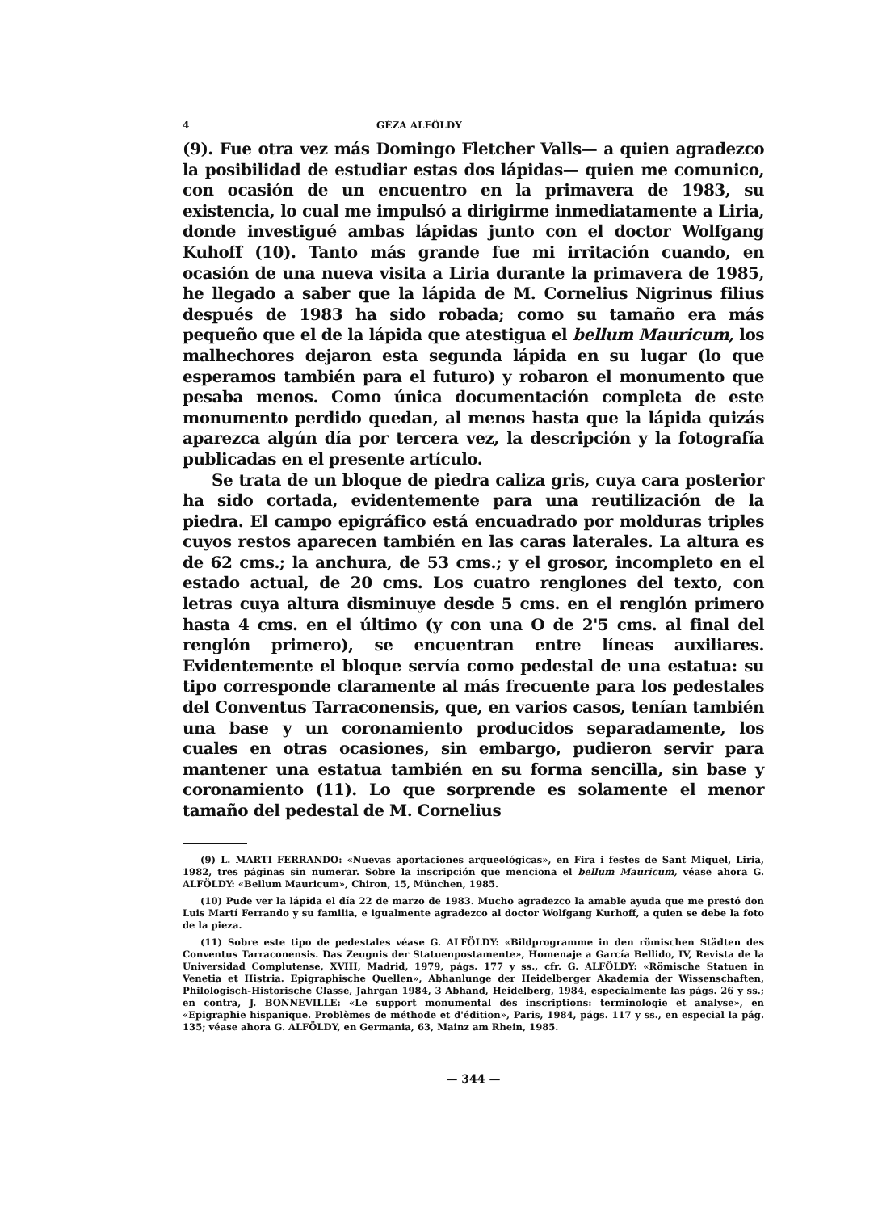4 GÉZA ALFÖLDY
(9). Fue otra vez más Domingo Fletcher Valls— a quien agradezco la posibilidad de estudiar estas dos lápidas— quien me comunico, con ocasión de un encuentro en la primavera de 1983, su existencia, lo cual me impulsó a dirigirme inmediatamente a Liria, donde investigué ambas lápidas junto con el doctor Wolfgang Kuhoff (10). Tanto más grande fue mi irritación cuando, en ocasión de una nueva visita a Liria durante la primavera de 1985, he llegado a saber que la lápida de M. Cornelius Nigrinus filius después de 1983 ha sido robada; como su tamaño era más pequeño que el de la lápida que atestigua el bellum Mauricum, los malhechores dejaron esta segunda lápida en su lugar (lo que esperamos también para el futuro) y robaron el monumento que pesaba menos. Como única documentación completa de este monumento perdido quedan, al menos hasta que la lápida quizás aparezca algún día por tercera vez, la descripción y la fotografía publicadas en el presente artículo.
Se trata de un bloque de piedra caliza gris, cuya cara posterior ha sido cortada, evidentemente para una reutilización de la piedra. El campo epigráfico está encuadrado por molduras triples cuyos restos aparecen también en las caras laterales. La altura es de 62 cms.; la anchura, de 53 cms.; y el grosor, incompleto en el estado actual, de 20 cms. Los cuatro renglones del texto, con letras cuya altura disminuye desde 5 cms. en el renglón primero hasta 4 cms. en el último (y con una O de 2'5 cms. al final del renglón primero), se encuentran entre líneas auxiliares. Evidentemente el bloque servía como pedestal de una estatua: su tipo corresponde claramente al más frecuente para los pedestales del Conventus Tarraconensis, que, en varios casos, tenían también una base y un coronamiento producidos separadamente, los cuales en otras ocasiones, sin embargo, pudieron servir para mantener una estatua también en su forma sencilla, sin base y coronamiento (11). Lo que sorprende es solamente el menor tamaño del pedestal de M. Cornelius
(9) L. MARTI FERRANDO: «Nuevas aportaciones arqueológicas», en Fira i festes de Sant Miquel, Liria, 1982, tres páginas sin numerar. Sobre la inscripción que menciona el bellum Mauricum, véase ahora G. ALFÖLDY: «Bellum Mauricum», Chiron, 15, München, 1985.
(10) Pude ver la lápida el día 22 de marzo de 1983. Mucho agradezco la amable ayuda que me prestó don Luis Martí Ferrando y su familia, e igualmente agradezco al doctor Wolfgang Kurhoff, a quien se debe la foto de la pieza.
(11) Sobre este tipo de pedestales véase G. ALFÖLDY: «Bildprogramme in den römischen Städten des Conventus Tarraconensis. Das Zeugnis der Statuenpostamente», Homenaje a García Bellido, IV, Revista de la Universidad Complutense, XVIII, Madrid, 1979, págs. 177 y ss., cfr. G. ALFÖLDY: «Römische Statuen in Venetia et Histria. Epigraphische Quellen», Abhanlunge der Heidelberger Akademia der Wissenschaften, Philologisch-Historische Classe, Jahrgan 1984, 3 Abhand, Heidelberg, 1984, especialmente las págs. 26 y ss.; en contra, J. BONNEVILLE: «Le support monumental des inscriptions: terminologie et analyse», en «Epigraphie hispanique. Problèmes de méthode et d'édition», Paris, 1984, págs. 117 y ss., en especial la pág. 135; véase ahora G. ALFÖLDY, en Germania, 63, Mainz am Rhein, 1985.
— 344 —